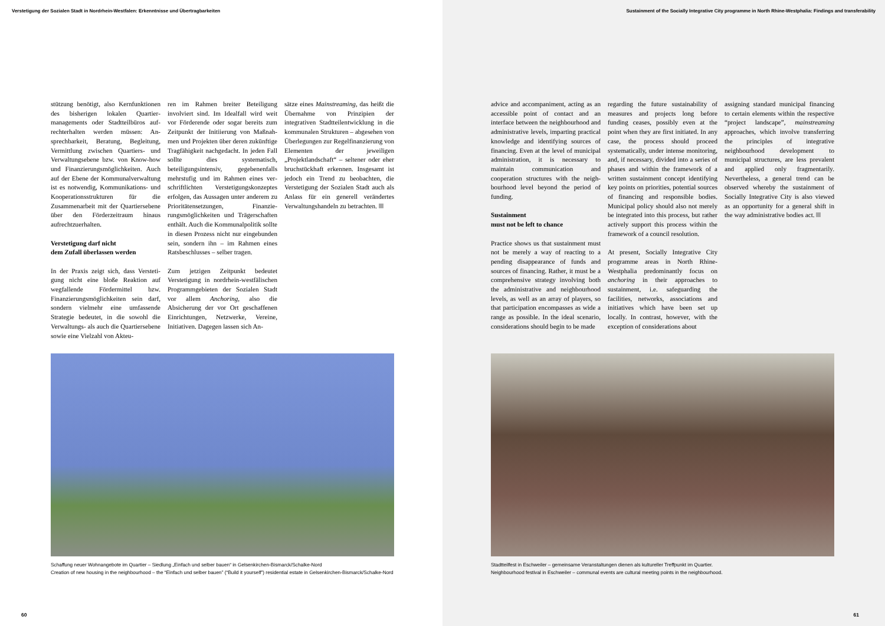Verstetigung der Sozialen Stadt in Nordrhein-Westfalen: Erkenntnisse und Übertragbarkeiten
stützung benötigt, also Kernfunktionen des bisherigen lokalen Quartier­managements oder Stadtteilbüros auf­rechterhalten werden müssen: An­sprechbarkeit, Beratung, Begleitung, Vermittlung zwischen Quartiers- und Verwaltungsebene bzw. von Know-how und Finanzierungsmöglichkeiten. Auch auf der Ebene der Kommunal­verwaltung ist es notwendig, Kommu­nikations- und Kooperationsstrukturen für die Zusammenarbeit mit der Quartiersebene über den Förderzeit­raum hinaus aufrechtzuerhalten.
Verstetigung darf nicht
dem Zufall überlassen werden
In der Praxis zeigt sich, dass Versteti­gung nicht eine bloße Reaktion auf wegfallende Fördermittel bzw. Finanzierungsmöglichkeiten sein darf, sondern vielmehr eine umfassende Strategie bedeutet, in die sowohl die Verwaltungs- als auch die Quartiers­ebene sowie eine Vielzahl von Akteu-
ren im Rahmen breiter Beteiligung involviert sind. Im Idealfall wird weit vor Förderende oder sogar bereits zum Zeitpunkt der Initiierung von Maßnah­men und Projekten über deren zukünftige Tragfähigkeit nachgedacht. In jeden Fall sollte dies systematisch, beteiligungsintensiv, gegebenenfalls mehrstufig und im Rahmen eines ver­schriftlichten Verstetigungskonzeptes erfolgen, das Aussagen unter anderem zu Prioritätensetzungen, Finanzie­rungsmöglichkeiten und Trägerschaf­ten enthält. Auch die Kommunalpolitik sollte in diesen Prozess nicht nur ein­gebunden sein, sondern ihn – im Rah­men eines Ratsbeschlusses – selber tragen.
Zum jetzigen Zeitpunkt bedeutet Verstetigung in nordrhein-westfä­lischen Programmgebieten der Sozia­len Stadt vor allem Anchoring, also die Absicherung der vor Ort geschaffenen Einrichtungen, Netzwerke, Vereine, Initiativen. Dagegen lassen sich An-
sätze eines Mainstreaming, das heißt die Übernahme von Prinzipien der integrativen Stadtteilentwicklung in die kommunalen Strukturen – abgese­hen von Überlegungen zur Regelfinan­zierung von Elementen der jeweiligen „Projektlandschaft“ – seltener oder eher bruchstückhaft erkennen. Insge­samt ist jedoch ein Trend zu beobach­ten, die Verstetigung der Sozialen Stadt auch als Anlass für ein generell verändertes Verwaltungshandeln zu betrachten.
Schaffung neuer Wohnangebote im Quartier – Siedlung „Einfach und selber bauen“ in Gelsenkirchen-Bismarck/Schalke-Nord
Creation of new housing in the neighbourhood – the “Einfach und selber bauen” (“Build it yourself”) residential estate in Gelsenkirchen-Bismarck/Schalke-Nord
60
Sustainment of the Socially Integrative City programme in North Rhine-Westphalia: Findings and transferability
advice and accompaniment, acting as an accessible point of contact and an interface between the neighbourhood and administrative levels, imparting practical knowledge and identifying sources of financing. Even at the level of municipal administration, it is nec­essary to maintain communication and cooperation structures with the neigh­bourhood level beyond the period of funding.
Sustainment
must not be left to chance
Practice shows us that sustainment must not be merely a way of reacting to a pending disappearance of funds and sources of financing. Rather, it must be a comprehensive strategy involving both the administrative and neighbourhood levels, as well as an array of players, so that participation encompasses as wide a range as possible. In the ideal scenario, consid­erations should begin to be made
regarding the future sustainability of measures and projects long before funding ceases, possibly even at the point when they are first initiated. In any case, the process should proceed systematically, under intense monitor­ing, and, if necessary, divided into a series of phases and within the frame­work of a written sustainment concept identifying key points on priorities, potential sources of financing and responsible bodies. Municipal policy should also not merely be integrated into this process, but rather actively support this process within the frame­work of a council resolution.
At present, Socially Integrative City programme areas in North Rhine-Westphalia predominantly focus on anchoring in their approaches to sustainment, i.e. safeguarding the facilities, networks, associations and initiatives which have been set up locally. In contrast, however, with the exception of considerations about
assigning standard municipal financ­ing to certain elements within the respective “project landscape”, main­streaming approaches, which involve transferring the principles of integra­tive neighbourhood development to municipal structures, are less prevalent and applied only fragmentarily. Nevertheless, a general trend can be observed whereby the sustainment of Socially Integrative City is also viewed as an opportunity for a general shift in the way administrative bodies act.
Stadtteilfest in Eschweiler – gemeinsame Veranstaltungen dienen als kultureller Treffpunkt im Quartier.
Neighbourhood festival in Eschweiler – communal events are cultural meeting points in the neighbourhood.
61